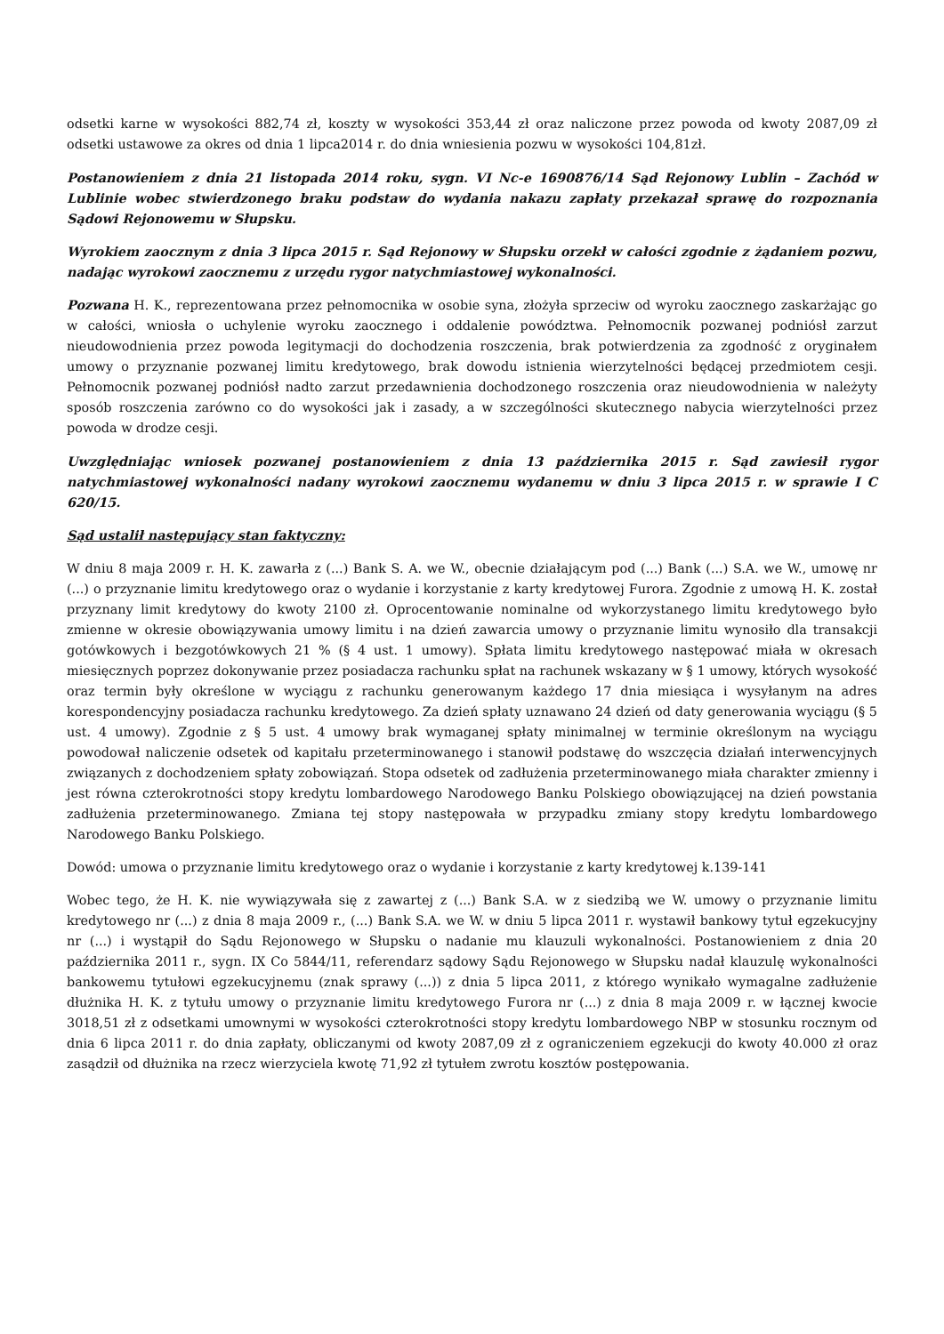odsetki karne w wysokości 882,74 zł, koszty w wysokości 353,44 zł oraz naliczone przez powoda od kwoty 2087,09 zł odsetki ustawowe za okres od dnia 1 lipca2014 r. do dnia wniesienia pozwu w wysokości 104,81zł.
Postanowieniem z dnia 21 listopada 2014 roku, sygn. VI Nc-e 1690876/14 Sąd Rejonowy Lublin – Zachód w Lublinie wobec stwierdzonego braku podstaw do wydania nakazu zapłaty przekazał sprawę do rozpoznania Sądowi Rejonowemu w Słupsku.
Wyrokiem zaocznym z dnia 3 lipca 2015 r. Sąd Rejonowy w Słupsku orzekł w całości zgodnie z żądaniem pozwu, nadając wyrokowi zaocznemu z urzędu rygor natychmiastowej wykonalności.
Pozwana H. K., reprezentowana przez pełnomocnika w osobie syna, złożyła sprzeciw od wyroku zaocznego zaskarżając go w całości, wniosła o uchylenie wyroku zaocznego i oddalenie powództwa. Pełnomocnik pozwanej podniósł zarzut nieudowodnienia przez powoda legitymacji do dochodzenia roszczenia, brak potwierdzenia za zgodność z oryginałem umowy o przyznanie pozwanej limitu kredytowego, brak dowodu istnienia wierzytelności będącej przedmiotem cesji. Pełnomocnik pozwanej podniósł nadto zarzut przedawnienia dochodzonego roszczenia oraz nieudowodnienia w należyty sposób roszczenia zarówno co do wysokości jak i zasady, a w szczególności skutecznego nabycia wierzytelności przez powoda w drodze cesji.
Uwzględniając wniosek pozwanej postanowieniem z dnia 13 października 2015 r. Sąd zawiesił rygor natychmiastowej wykonalności nadany wyrokowi zaocznemu wydanemu w dniu 3 lipca 2015 r. w sprawie I C 620/15.
Sąd ustalił następujący stan faktyczny:
W dniu 8 maja 2009 r. H. K. zawarła z (...) Bank S. A. we W., obecnie działającym pod (...) Bank (...) S.A. we W., umowę nr (...) o przyznanie limitu kredytowego oraz o wydanie i korzystanie z karty kredytowej Furora. Zgodnie z umową H. K. został przyznany limit kredytowy do kwoty 2100 zł. Oprocentowanie nominalne od wykorzystanego limitu kredytowego było zmienne w okresie obowiązywania umowy limitu i na dzień zawarcia umowy o przyznanie limitu wynosiło dla transakcji gotówkowych i bezgotówkowych 21 % (§ 4 ust. 1 umowy). Spłata limitu kredytowego następować miała w okresach miesięcznych poprzez dokonywanie przez posiadacza rachunku spłat na rachunek wskazany w § 1 umowy, których wysokość oraz termin były określone w wyciągu z rachunku generowanym każdego 17 dnia miesiąca i wysyłanym na adres korespondencyjny posiadacza rachunku kredytowego. Za dzień spłaty uznawano 24 dzień od daty generowania wyciągu (§ 5 ust. 4 umowy). Zgodnie z § 5 ust. 4 umowy brak wymaganej spłaty minimalnej w terminie określonym na wyciągu powodował naliczenie odsetek od kapitału przeterminowanego i stanowił podstawę do wszczęcia działań interwencyjnych związanych z dochodzeniem spłaty zobowiązań. Stopa odsetek od zadłużenia przeterminowanego miała charakter zmienny i jest równa czterokrotności stopy kredytu lombardowego Narodowego Banku Polskiego obowiązującej na dzień powstania zadłużenia przeterminowanego. Zmiana tej stopy następowała w przypadku zmiany stopy kredytu lombardowego Narodowego Banku Polskiego.
Dowód: umowa o przyznanie limitu kredytowego oraz o wydanie i korzystanie z karty kredytowej k.139-141
Wobec tego, że H. K. nie wywiązywała się z zawartej z (...) Bank S.A. w z siedzibą we W. umowy o przyznanie limitu kredytowego nr (...) z dnia 8 maja 2009 r., (...) Bank S.A. we W. w dniu 5 lipca 2011 r. wystawił bankowy tytuł egzekucyjny nr (...) i wystąpił do Sądu Rejonowego w Słupsku o nadanie mu klauzuli wykonalności. Postanowieniem z dnia 20 października 2011 r., sygn. IX Co 5844/11, referendarz sądowy Sądu Rejonowego w Słupsku nadał klauzulę wykonalności bankowemu tytułowi egzekucyjnemu (znak sprawy (...)) z dnia 5 lipca 2011, z którego wynikało wymagalne zadłużenie dłużnika H. K. z tytułu umowy o przyznanie limitu kredytowego Furora nr (...) z dnia 8 maja 2009 r. w łącznej kwocie 3018,51 zł z odsetkami umownymi w wysokości czterokrotności stopy kredytu lombardowego NBP w stosunku rocznym od dnia 6 lipca 2011 r. do dnia zapłaty, obliczanymi od kwoty 2087,09 zł z ograniczeniem egzekucji do kwoty 40.000 zł oraz zasądził od dłużnika na rzecz wierzyciela kwotę 71,92 zł tytułem zwrotu kosztów postępowania.